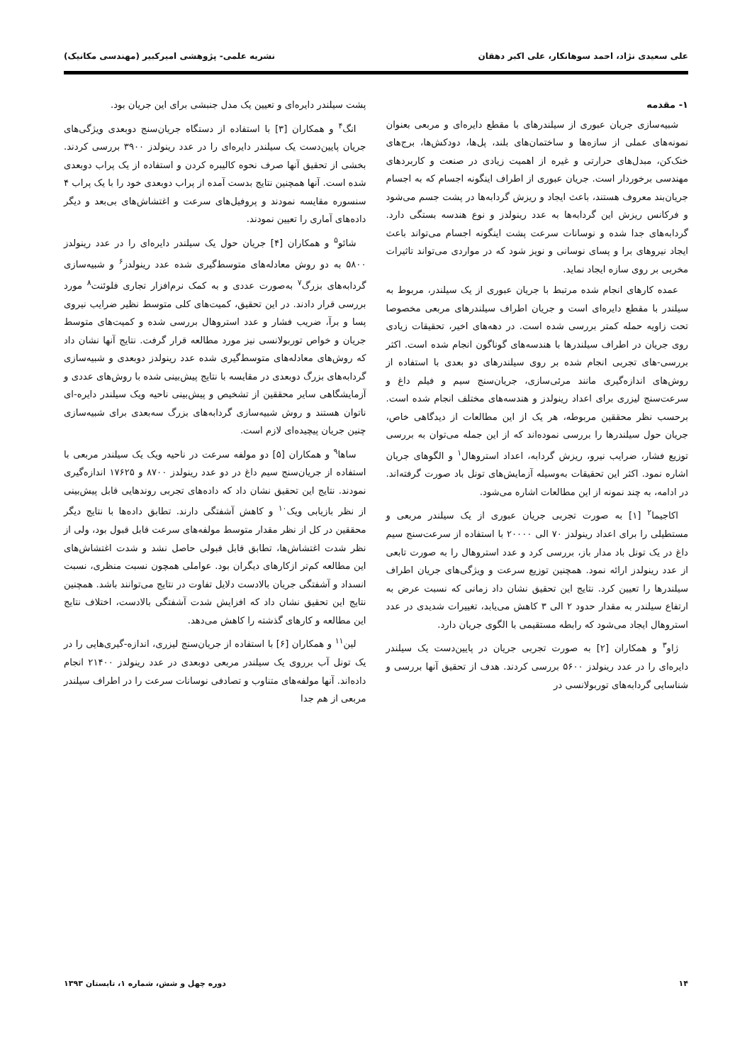علی سعیدی نژاد، احمد سوهانکار، علی اکبر دهقان نشریه علمی- پژوهشی امیرکبیر (مهندسی مکانیک)
۱- مقدمه
شبیه‌سازی جریان عبوری از سیلندرهای با مقطع دایره‌ای و مربعی بعنوان نمونه‌های عملی از سازه‌ها و ساختمان‌های بلند، پل‌ها، دودکش‌ها، برج‌های خنک‌کن، مبدل‌های حرارتی و غیره از اهمیت زیادی در صنعت و کاربردهای مهندسی برخوردار است. جریان عبوری از اطراف اینگونه اجسام که به اجسام جریان‌بند معروف هستند، باعث ایجاد و ریزش گردابه‌ها در پشت جسم می‌شود و فرکانس ریزش این گردابه‌ها به عدد رینولدز و نوع هندسه بستگی دارد. گردابه‌های جدا شده و نوسانات سرعت پشت اینگونه اجسام می‌تواند باعث ایجاد نیروهای برا و پسای نوسانی و نویز شود که در مواردی می‌تواند تاثیرات مخربی بر روی سازه ایجاد نماید.
عمده کارهای انجام شده مرتبط با جریان عبوری از یک سیلندر، مربوط به سیلندر با مقطع دایره‌ای است و جریان اطراف سیلندرهای مربعی مخصوصا تحت زاویه حمله کمتر بررسی شده است. در دهه‌های اخیر، تحقیقات زیادی روی جریان در اطراف سیلندرها با هندسه‌های گوناگون انجام شده است. اکثر بررسی-های تجربی انجام شده بر روی سیلندرهای دو بعدی با استفاده از روش‌های اندازه‌گیری مانند مرئی‌سازی، جریان‌سنج سیم و فیلم داغ و سرعت‌سنج لیزری برای اعداد رینولدز و هندسه‌های مختلف انجام شده است. برحسب نظر محققین مربوطه، هر یک از این مطالعات از دیدگاهی خاص، جریان حول سیلندرها را بررسی نموده‌اند که از این جمله می‌توان به بررسی توزیع فشار، ضرایب نیرو، ریزش گردابه، اعداد استروهال<sup>۱</sup> و الگوهای جریان اشاره نمود. اکثر این تحقیقات به‌وسیله آزمایش‌های تونل باد صورت گرفته‌اند. در ادامه، به چند نمونه از این مطالعات اشاره می‌شود.
اکاجیما<sup>۲</sup> [۱] به صورت تجربی جریان عبوری از یک سیلندر مربعی و مستطیلی را برای اعداد رینولدز ۷۰ الی ۲۰۰۰۰ با استفاده از سرعت‌سنج سیم داغ در یک تونل باد مدار باز، بررسی کرد و عدد استروهال را به صورت تابعی از عدد رینولدز ارائه نمود. همچنین توزیع سرعت و ویژگی‌های جریان اطراف سیلندرها را تعیین کرد. نتایج این تحقیق نشان داد زمانی که نسبت عرض به ارتفاع سیلندر به مقدار حدود ۲ الی ۳ کاهش می‌یابد، تغییرات شدیدی در عدد استروهال ایجاد می‌شود که رابطه مستقیمی با الگوی جریان دارد.
ژاو<sup>۳</sup> و همکاران [۲] به صورت تجربی جریان در پایین‌دست یک سیلندر دایره‌ای را در عدد رینولدز ۵۶۰۰ بررسی کردند. هدف از تحقیق آنها بررسی و شناسایی گردابه‌های توربولانسی در
پشت سیلندر دایره‌ای و تعیین یک مدل جنبشی برای این جریان بود.
انگ<sup>۴</sup> و همکاران [۳] با استفاده از دستگاه جریان‌سنج دوبعدی ویژگی‌های جریان پایین‌دست یک سیلندر دایره‌ای را در عدد رینولدز ۳۹۰۰ بررسی کردند. بخشی از تحقیق آنها صرف نحوه کالیبره کردن و استفاده از یک پراب دوبعدی شده است. آنها همچنین نتایج بدست آمده از پراب دوبعدی خود را با یک پراب ۴ سنسوره مقایسه نمودند و پروفیل‌های سرعت و اغتشاش‌های بی‌بعد و دیگر داده‌های آماری را تعیین نمودند.
شائو<sup>۵</sup> و همکاران [۴] جریان حول یک سیلندر دایره‌ای را در عدد رینولدز ۵۸۰۰ به دو روش معادله‌های متوسط‌گیری شده عدد رینولدز<sup>۶</sup> و شبیه‌سازی گردابه‌های بزرگ<sup>۷</sup> به‌صورت عددی و به کمک نرم‌افزار تجاری فلوئنت<sup>۸</sup> مورد بررسی قرار دادند. در این تحقیق، کمیت‌های کلی متوسط نظیر ضرایب نیروی پسا و برآ، ضریب فشار و عدد استروهال بررسی شده و کمیت‌های متوسط جریان و خواص توربولانسی نیز مورد مطالعه قرار گرفت. نتایج آنها نشان داد که روش‌های معادله‌های متوسط‌گیری شده عدد رینولدز دوبعدی و شبیه‌سازی گردابه‌های بزرگ دوبعدی در مقایسه با نتایج پیش‌بینی شده با روش‌های عددی و آزمایشگاهی سایر محققین از تشخیص و پیش‌بینی ناحیه ویک سیلندر دایره-ای ناتوان هستند و روش شبیه‌سازی گردابه‌های بزرگ سه‌بعدی برای شبیه‌سازی چنین جریان پیچیده‌ای لازم است.
ساها<sup>۹</sup> و همکاران [۵] دو مولفه سرعت در ناحیه ویک یک سیلندر مربعی با استفاده از جریان‌سنج سیم داغ در دو عدد رینولدز ۸۷۰۰ و ۱۷۶۲۵ اندازه‌گیری نمودند. نتایج این تحقیق نشان داد که داده‌های تجربی روندهایی قابل پیش‌بینی از نظر بازیابی ویک<sup>۱۰</sup> و کاهش آشفتگی دارند. تطابق داده‌ها با نتایج دیگر محققین در کل از نظر مقدار متوسط مولفه‌های سرعت قابل قبول بود، ولی از نظر شدت اغتشاش‌ها، تطابق قابل قبولی حاصل نشد و شدت اغتشاش‌های این مطالعه کم‌تر ازکارهای دیگران بود. عواملی همچون نسبت منظری، نسبت انسداد و آشفتگی جریان بالادست دلایل تفاوت در نتایج می‌توانند باشد. همچنین نتایج این تحقیق نشان داد که افزایش شدت آشفتگی بالادست، اختلاف نتایج این مطالعه و کارهای گذشته را کاهش می‌دهد.
لین<sup>۱۱</sup> و همکاران [۶] با استفاده از جریان‌سنج لیزری، اندازه-گیری‌هایی را در یک تونل آب برروی یک سیلندر مربعی دوبعدی در عدد رینولدز ۲۱۴۰۰ انجام داده‌اند. آنها مولفه‌های متناوب و تصادفی نوسانات سرعت را در اطراف سیلندر مربعی از هم جدا
۱۴ دوره چهل و شش، شماره ۱، تابستان ۱۳۹۳